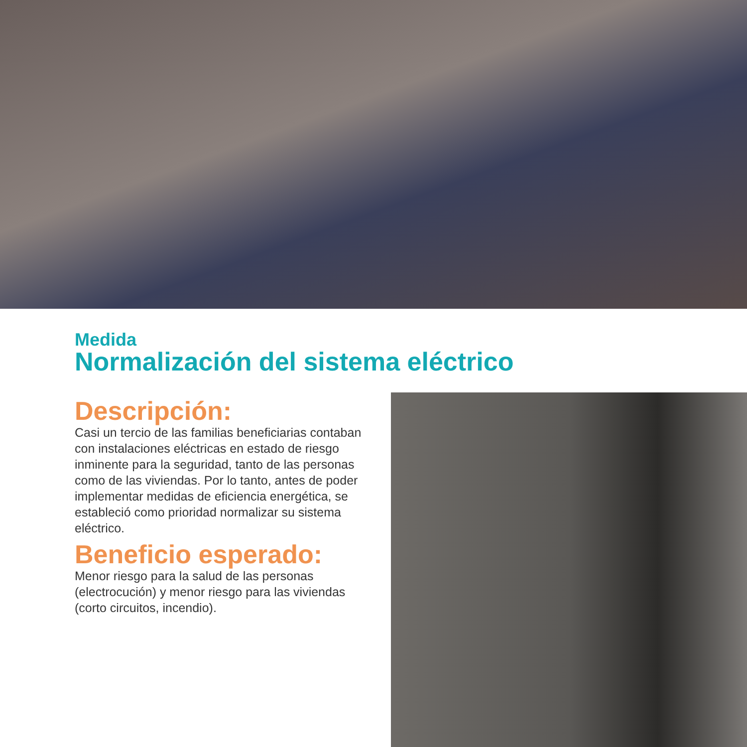Medida
Normalización del sistema eléctrico
Descripción:
Casi un tercio de las familias beneficiarias contaban con instalaciones eléctricas en estado de riesgo inminente para la seguridad, tanto de las personas como de las viviendas. Por lo tanto, antes de poder implementar medidas de eficiencia energética, se estableció como prioridad normalizar su sistema eléctrico.
Beneficio esperado:
Menor riesgo para la salud de las personas (electrocución) y menor riesgo para las viviendas (corto circuitos, incendio).